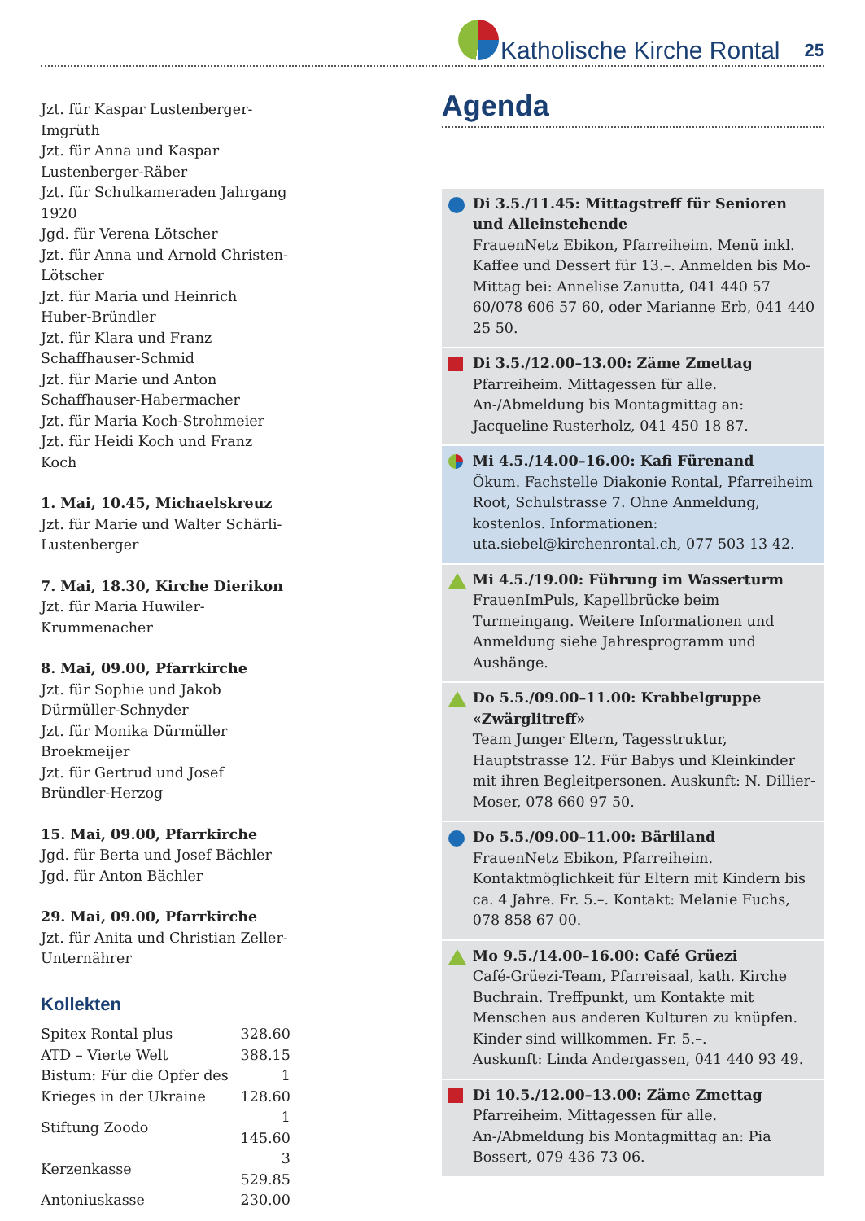Katholische Kirche Rontal
25
Jzt. für Kaspar Lustenberger-Imgrüth
Jzt. für Anna und Kaspar Lustenberger-Räber
Jzt. für Schulkameraden Jahrgang 1920
Jgd. für Verena Lötscher
Jzt. für Anna und Arnold Christen-Lötscher
Jzt. für Maria und Heinrich Huber-Bründler
Jzt. für Klara und Franz Schaffhauser-Schmid
Jzt. für Marie und Anton Schaffhauser-Habermacher
Jzt. für Maria Koch-Strohmeier
Jzt. für Heidi Koch und Franz Koch
1. Mai, 10.45, Michaelskreuz
Jzt. für Marie und Walter Schärli-Lustenberger
7. Mai, 18.30, Kirche Dierikon
Jzt. für Maria Huwiler-Krummenacher
8. Mai, 09.00, Pfarrkirche
Jzt. für Sophie und Jakob Dürmüller-Schnyder
Jzt. für Monika Dürmüller Broekmeijer
Jzt. für Gertrud und Josef Bründler-Herzog
15. Mai, 09.00, Pfarrkirche
Jgd. für Berta und Josef Bächler
Jgd. für Anton Bächler
29. Mai, 09.00, Pfarrkirche
Jzt. für Anita und Christian Zeller-Unternährer
Kollekten
| Spitex Rontal plus | 328.60 |
| ATD – Vierte Welt | 388.15 |
| Bistum: Für die Opfer des Krieges in der Ukraine | 1 128.60 |
| Stiftung Zoodo | 1 145.60 |
| Kerzenkasse | 3 529.85 |
| Antoniuskasse | 230.00 |
Agenda
Di 3.5./11.45: Mittagstreff für Senioren und Alleinstehende
FrauenNetz Ebikon, Pfarreiheim. Menü inkl. Kaffee und Dessert für 13.–. Anmelden bis Mo-Mittag bei: Annelise Zanutta, 041 440 57 60/078 606 57 60, oder Marianne Erb, 041 440 25 50.
Di 3.5./12.00–13.00: Zäme Zmettag
Pfarreiheim. Mittagessen für alle. An-/Abmeldung bis Montagmittag an: Jacqueline Rusterholz, 041 450 18 87.
Mi 4.5./14.00–16.00: Kafi Fürenand
Ökum. Fachstelle Diakonie Rontal, Pfarreiheim Root, Schulstrasse 7. Ohne Anmeldung, kostenlos. Informationen: uta.siebel@kirchenrontal.ch, 077 503 13 42.
Mi 4.5./19.00: Führung im Wasserturm
FrauenImPuls, Kapellbrücke beim Turmeingang. Weitere Informationen und Anmeldung siehe Jahresprogramm und Aushänge.
Do 5.5./09.00–11.00: Krabbelgruppe «Zwärglitreff»
Team Junger Eltern, Tagesstruktur, Hauptstrasse 12. Für Babys und Kleinkinder mit ihren Begleitpersonen. Auskunft: N. Dillier-Moser, 078 660 97 50.
Do 5.5./09.00–11.00: Bärliland
FrauenNetz Ebikon, Pfarreiheim. Kontaktmöglichkeit für Eltern mit Kindern bis ca. 4 Jahre. Fr. 5.–. Kontakt: Melanie Fuchs, 078 858 67 00.
Mo 9.5./14.00–16.00: Café Grüezi
Café-Grüezi-Team, Pfarreisaal, kath. Kirche Buchrain. Treffpunkt, um Kontakte mit Menschen aus anderen Kulturen zu knüpfen. Kinder sind willkommen. Fr. 5.–.
Auskunft: Linda Andergassen, 041 440 93 49.
Di 10.5./12.00–13.00: Zäme Zmettag
Pfarreiheim. Mittagessen für alle. An-/Abmeldung bis Montagmittag an: Pia Bossert, 079 436 73 06.